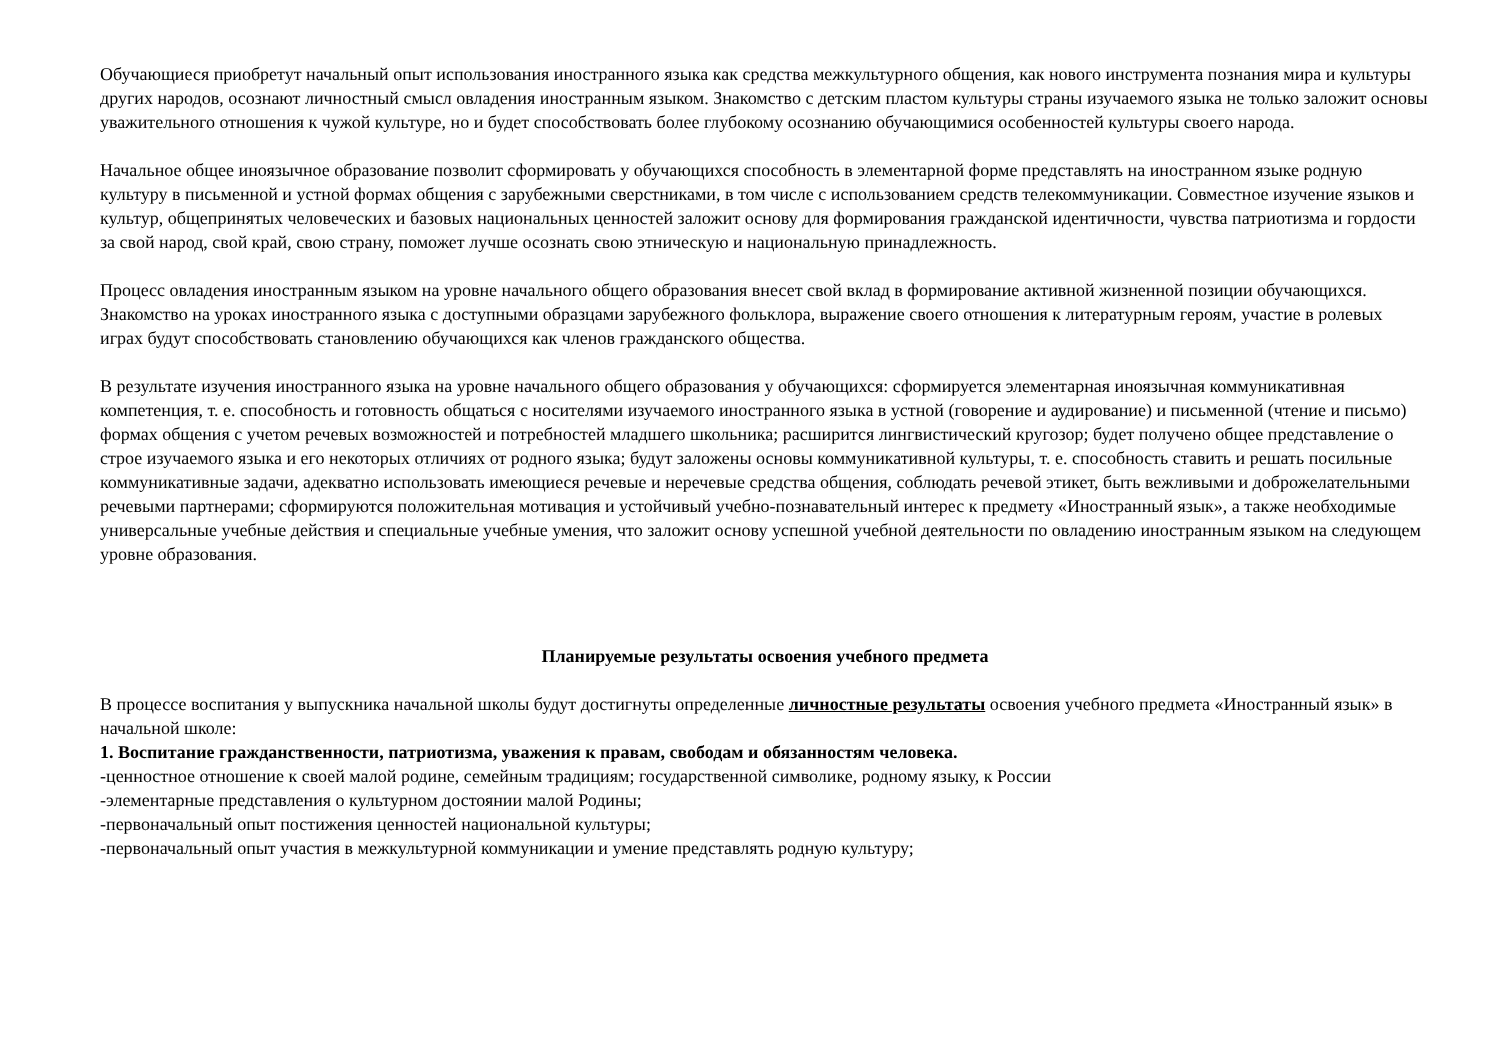Обучающиеся приобретут начальный опыт использования иностранного языка как средства межкультурного общения, как нового инструмента познания мира и культуры других народов, осознают личностный смысл овладения иностранным языком. Знакомство с детским пластом культуры страны изучаемого языка не только заложит основы уважительного отношения к чужой культуре, но и будет способствовать более глубокому осознанию обучающимися особенностей культуры своего народа.
Начальное общее иноязычное образование позволит сформировать у обучающихся способность в элементарной форме представлять на иностранном языке родную культуру в письменной и устной формах общения с зарубежными сверстниками, в том числе с использованием средств телекоммуникации. Совместное изучение языков и культур, общепринятых человеческих и базовых национальных ценностей заложит основу для формирования гражданской идентичности, чувства патриотизма и гордости за свой народ, свой край, свою страну, поможет лучше осознать свою этническую и национальную принадлежность.
Процесс овладения иностранным языком на уровне начального общего образования внесет свой вклад в формирование активной жизненной позиции обучающихся. Знакомство на уроках иностранного языка с доступными образцами зарубежного фольклора, выражение своего отношения к литературным героям, участие в ролевых играх будут способствовать становлению обучающихся как членов гражданского общества.
В результате изучения иностранного языка на уровне начального общего образования у обучающихся: сформируется элементарная иноязычная коммуникативная компетенция, т. е. способность и готовность общаться с носителями изучаемого иностранного языка в устной (говорение и аудирование) и письменной (чтение и письмо) формах общения с учетом речевых возможностей и потребностей младшего школьника; расширится лингвистический кругозор; будет получено общее представление о строе изучаемого языка и его некоторых отличиях от родного языка; будут заложены основы коммуникативной культуры, т. е. способность ставить и решать посильные коммуникативные задачи, адекватно использовать имеющиеся речевые и неречевые средства общения, соблюдать речевой этикет, быть вежливыми и доброжелательными речевыми партнерами; сформируются положительная мотивация и устойчивый учебно-познавательный интерес к предмету «Иностранный язык», а также необходимые универсальные учебные действия и специальные учебные умения, что заложит основу успешной учебной деятельности по овладению иностранным языком на следующем уровне образования.
Планируемые результаты освоения учебного предмета
В процессе воспитания у выпускника начальной школы будут достигнуты определенные личностные результаты освоения учебного предмета «Иностранный язык» в начальной школе:
1. Воспитание гражданственности, патриотизма, уважения к правам, свободам и обязанностям человека.
-ценностное отношение к своей малой родине, семейным традициям; государственной символике, родному языку, к России
-элементарные представления о культурном достоянии малой Родины;
-первоначальный опыт постижения ценностей национальной культуры;
-первоначальный опыт участия в межкультурной коммуникации и умение представлять родную культуру;